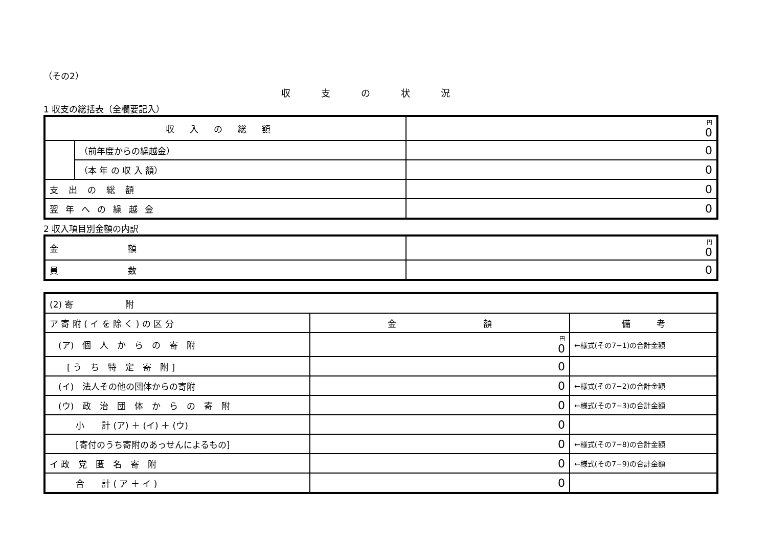（その2）
収支の状況
1 収支の総括表（全欄要記入）
| 収入の総額 | | 円 0 |
| | （前年度からの繰越金） | 0 |
| | （本 年 の 収 入 額） | 0 |
| 支出の総額 | | 0 |
| 翌年への繰越金 | | 0 |
2 収入項目別金額の内訳
| 金 額 | 円 0 |
| 員 数 | 0 |
| (2) 寄 附 | | |
| ア 寄 附 ( イ を 除 く ) の 区 分 | 金 額 | 備 考 |
| (ア) 個 人 か ら の 寄 附 | 円 0 | ←様式(その7−1)の合計金額 |
| [ う ち 特 定 寄 附 ] | 0 | |
| (イ) 法人その他の団体からの寄附 | 0 | ←様式(その7−2)の合計金額 |
| (ウ) 政 治 団 体 か ら の 寄 附 | 0 | ←様式(その7−3)の合計金額 |
| 小 計 (ア) ＋ (イ) ＋ (ウ) | 0 | |
| [寄付のうち寄附のあっせんによるもの] | 0 | ←様式(その7−8)の合計金額 |
| イ 政 党 匿 名 寄 附 | 0 | ←様式(その7−9)の合計金額 |
| 合 計 ( ア ＋ イ ) | 0 | |